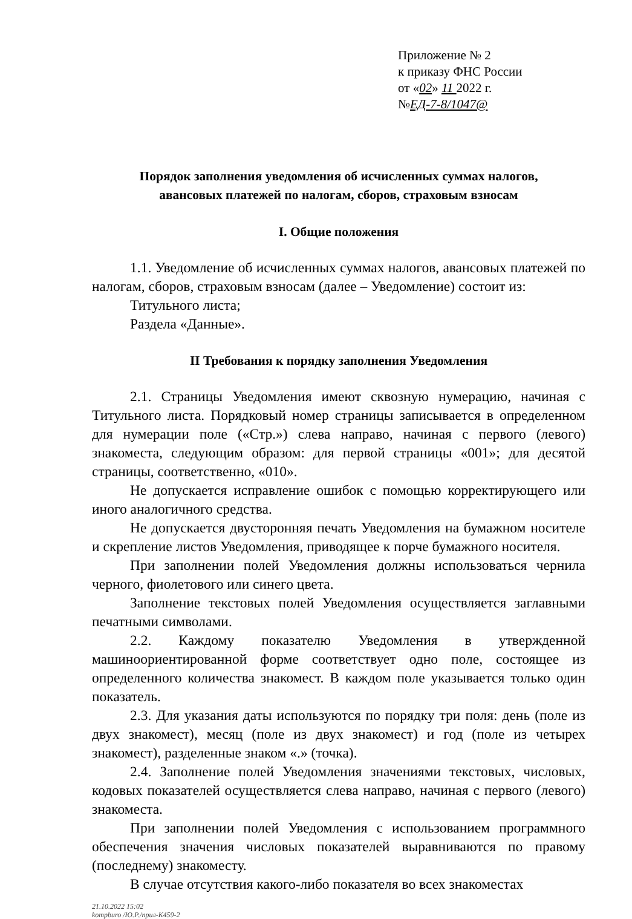Приложение № 2
к приказу ФНС России
от «02» 11 2022 г.
№ЕД-7-8/1047@
Порядок заполнения уведомления об исчисленных суммах налогов,
авансовых платежей по налогам, сборов, страховым взносам
I. Общие положения
1.1. Уведомление об исчисленных суммах налогов, авансовых платежей по налогам, сборов, страховым взносам (далее – Уведомление) состоит из:
Титульного листа;
Раздела «Данные».
II Требования к порядку заполнения Уведомления
2.1. Страницы Уведомления имеют сквозную нумерацию, начиная с Титульного листа. Порядковый номер страницы записывается в определенном для нумерации поле («Стр.») слева направо, начиная с первого (левого) знакоместа, следующим образом: для первой страницы «001»; для десятой страницы, соответственно, «010».
Не допускается исправление ошибок с помощью корректирующего или иного аналогичного средства.
Не допускается двусторонняя печать Уведомления на бумажном носителе и скрепление листов Уведомления, приводящее к порче бумажного носителя.
При заполнении полей Уведомления должны использоваться чернила черного, фиолетового или синего цвета.
Заполнение текстовых полей Уведомления осуществляется заглавными печатными символами.
2.2. Каждому показателю Уведомления в утвержденной машиноориентированной форме соответствует одно поле, состоящее из определенного количества знакомест. В каждом поле указывается только один показатель.
2.3. Для указания даты используются по порядку три поля: день (поле из двух знакомест), месяц (поле из двух знакомест) и год (поле из четырех знакомест), разделенные знаком «.» (точка).
2.4. Заполнение полей Уведомления значениями текстовых, числовых, кодовых показателей осуществляется слева направо, начиная с первого (левого) знакоместа.
При заполнении полей Уведомления с использованием программного обеспечения значения числовых показателей выравниваются по правому (последнему) знакоместу.
В случае отсутствия какого-либо показателя во всех знакоместах
21.10.2022 15:02
kompburo /Ю.Р./прил-К459-2